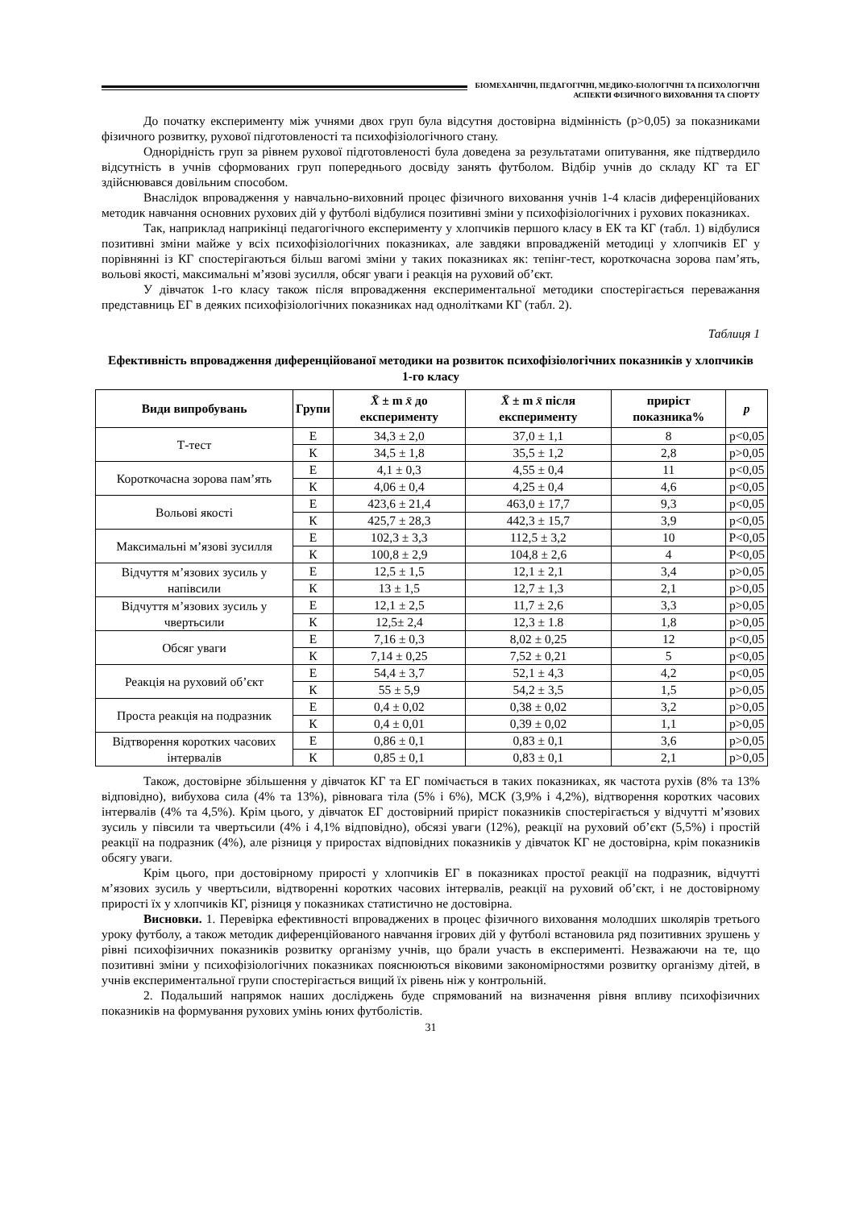БІОМЕХАНІЧНІ, ПЕДАГОГІЧНІ, МЕДИКО-БІОЛОГІЧНІ ТА ПСИХОЛОГІЧНІ
АСПЕКТИ ФІЗИЧНОГО ВИХОВАННЯ ТА СПОРТУ
До початку експерименту між учнями двох груп була відсутня достовірна відмінність (p>0,05) за показниками фізичного розвитку, рухової підготовленості та психофізіологічного стану.
Однорідність груп за рівнем рухової підготовленості була доведена за результатами опитування, яке підтвердило відсутність в учнів сформованих груп попереднього досвіду занять футболом. Відбір учнів до складу КГ та ЕГ здійснювався довільним способом.
Внаслідок впровадження у навчально-виховний процес фізичного виховання учнів 1-4 класів диференційованих методик навчання основних рухових дій у футболі відбулися позитивні зміни у психофізіологічних і рухових показниках.
Так, наприклад наприкінці педагогічного експерименту у хлопчиків першого класу в ЕК та КГ (табл. 1) відбулися позитивні зміни майже у всіх психофізіологічних показниках, але завдяки впровадженій методиці у хлопчиків ЕГ у порівнянні із КГ спостерігаються більш вагомі зміни у таких показниках як: тепінг-тест, короткочасна зорова пам’ять, вольові якості, максимальні м’язові зусилля, обсяг уваги і реакція на руховий об’єкт.
У дівчаток 1-го класу також після впровадження експериментальної методики спостерігається переважання представниць ЕГ в деяких психофізіологічних показниках над однолітками КГ (табл. 2).
Таблиця 1
Ефективність впровадження диференційованої методики на розвиток психофізіологічних показників у хлопчиків 1-го класу
| Види випробувань | Групи | X̄ ± m x̄ до експерименту | X̄ ± m x̄ після експерименту | приріст показника% | p |
| --- | --- | --- | --- | --- | --- |
| Т-тест | Е | 34,3 ± 2,0 | 37,0 ± 1,1 | 8 | p<0,05 |
| | К | 34,5 ± 1,8 | 35,5 ± 1,2 | 2,8 | p>0,05 |
| Короткочасна зорова пам’ять | Е | 4,1 ± 0,3 | 4,55 ± 0,4 | 11 | p<0,05 |
| | К | 4,06 ± 0,4 | 4,25 ± 0,4 | 4,6 | p<0,05 |
| Вольові якості | Е | 423,6 ± 21,4 | 463,0 ± 17,7 | 9,3 | p<0,05 |
| | К | 425,7 ± 28,3 | 442,3 ± 15,7 | 3,9 | p<0,05 |
| Максимальні м’язові зусилля | Е | 102,3 ± 3,3 | 112,5 ± 3,2 | 10 | P<0,05 |
| | К | 100,8 ± 2,9 | 104,8 ± 2,6 | 4 | P<0,05 |
| Відчуття м’язових зусиль у напівсили | Е | 12,5 ± 1,5 | 12,1 ± 2,1 | 3,4 | p>0,05 |
| | К | 13 ± 1,5 | 12,7 ± 1,3 | 2,1 | p>0,05 |
| Відчуття м’язових зусиль у чвертьсили | Е | 12,1 ± 2,5 | 11,7 ± 2,6 | 3,3 | p>0,05 |
| | К | 12,5± 2,4 | 12,3 ± 1.8 | 1,8 | p>0,05 |
| Обсяг уваги | Е | 7,16 ± 0,3 | 8,02 ± 0,25 | 12 | p<0,05 |
| | К | 7,14 ± 0,25 | 7,52 ± 0,21 | 5 | p<0,05 |
| Реакція на руховий об’єкт | Е | 54,4 ± 3,7 | 52,1 ± 4,3 | 4,2 | p<0,05 |
| | К | 55 ± 5,9 | 54,2 ± 3,5 | 1,5 | p>0,05 |
| Проста реакція на подразник | Е | 0,4 ± 0,02 | 0,38 ± 0,02 | 3,2 | p>0,05 |
| | К | 0,4 ± 0,01 | 0,39 ± 0,02 | 1,1 | p>0,05 |
| Відтворення коротких часових інтервалів | Е | 0,86 ± 0,1 | 0,83 ± 0,1 | 3,6 | p>0,05 |
| | К | 0,85 ± 0,1 | 0,83 ± 0,1 | 2,1 | p>0,05 |
Також, достовірне збільшення у дівчаток КГ та ЕГ помічається в таких показниках, як частота рухів (8% та 13% відповідно), вибухова сила (4% та 13%), рівновага тіла (5% і 6%), МСК (3,9% і 4,2%), відтворення коротких часових інтервалів (4% та 4,5%). Крім цього, у дівчаток ЕГ достовірний приріст показників спостерігається у відчутті м’язових зусиль у півсили та чвертьсили (4% і 4,1% відповідно), обсязі уваги (12%), реакції на руховий об’єкт (5,5%) і простій реакції на подразник (4%), але різниця у приростах відповідних показників у дівчаток КГ не достовірна, крім показників обсягу уваги.
Крім цього, при достовірному прирості у хлопчиків ЕГ в показниках простої реакції на подразник, відчутті м’язових зусиль у чвертьсили, відтворенні коротких часових інтервалів, реакції на руховий об’єкт, і не достовірному прирості їх у хлопчиків КГ, різниця у показниках статистично не достовірна.
Висновки. 1. Перевірка ефективності впроваджених в процес фізичного виховання молодших школярів третього уроку футболу, а також методик диференційованого навчання ігрових дій у футболі встановила ряд позитивних зрушень у рівні психофізичних показників розвитку організму учнів, що брали участь в експерименті. Незважаючи на те, що позитивні зміни у психофізіологічних показниках пояснюються віковими закономірностями розвитку організму дітей, в учнів експериментальної групи спостерігається вищий їх рівень ніж у контрольній.
2. Подальший напрямок наших досліджень буде спрямований на визначення рівня впливу психофізичних показників на формування рухових умінь юних футболістів.
31